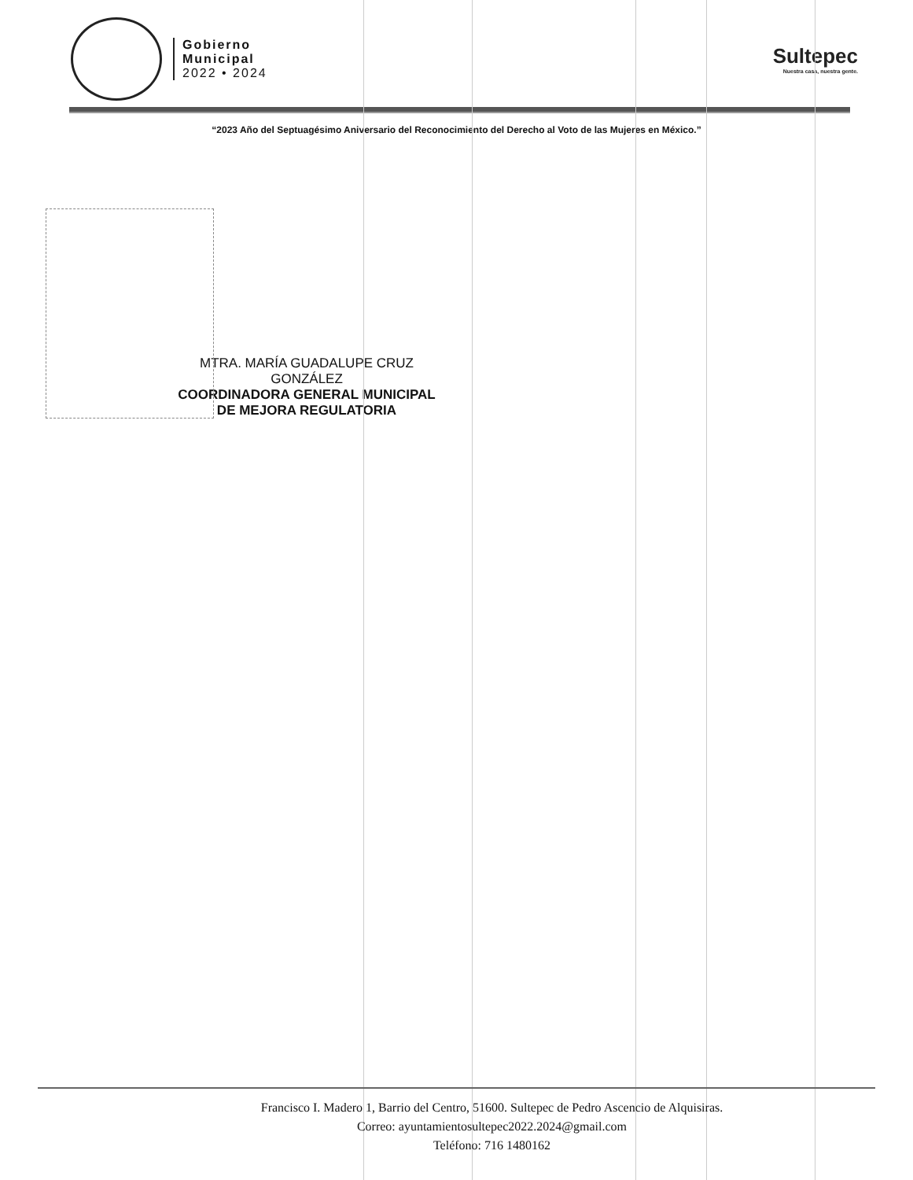Gobierno
Municipal
2022 • 2024
Sultepec
Nuestra casa, nuestra gente.
“2023 Año del Septuagésimo Aniversario del Reconocimiento del Derecho al Voto de las Mujeres en México.”
MTRA. MARÍA GUADALUPE CRUZ
GONZÁLEZ
COORDINADORA GENERAL MUNICIPAL
DE MEJORA REGULATORIA
Francisco I. Madero 1, Barrio del Centro, 51600. Sultepec de Pedro Ascencio de Alquisiras.
Correo: ayuntamientosultepec2022.2024@gmail.com
Teléfono: 716 1480162